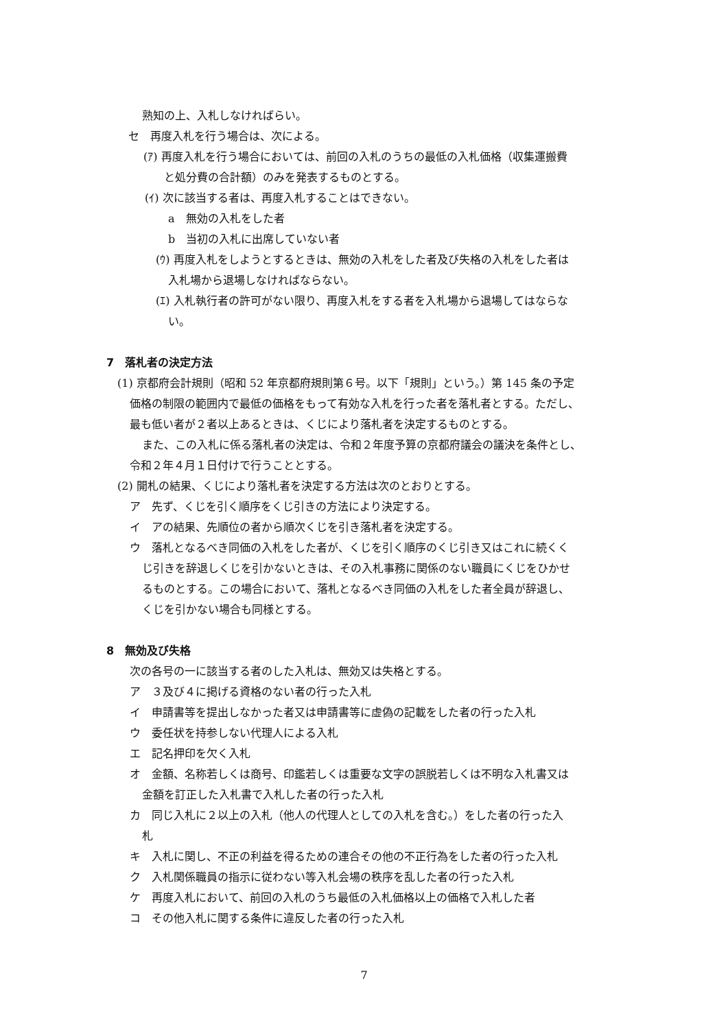熟知の上、入札しなければらい。
セ　再度入札を行う場合は、次による。
(ｱ) 再度入札を行う場合においては、前回の入札のうちの最低の入札価格（収集運搬費
と処分費の合計額）のみを発表するものとする。
(ｲ) 次に該当する者は、再度入札することはできない。
a　無効の入札をした者
b　当初の入札に出席していない者
(ｳ) 再度入札をしようとするときは、無効の入札をした者及び失格の入札をした者は
入札場から退場しなければならない。
(ｴ) 入札執行者の許可がない限り、再度入札をする者を入札場から退場してはならな
い。
7　落札者の決定方法
(1) 京都府会計規則（昭和 52 年京都府規則第６号。以下「規則」という。）第 145 条の予定
価格の制限の範囲内で最低の価格をもって有効な入札を行った者を落札者とする。ただし、
最も低い者が２者以上あるときは、くじにより落札者を決定するものとする。
また、この入札に係る落札者の決定は、令和２年度予算の京都府議会の議決を条件とし、
令和２年４月１日付けで行うこととする。
(2) 開札の結果、くじにより落札者を決定する方法は次のとおりとする。
ア　先ず、くじを引く順序をくじ引きの方法により決定する。
イ　アの結果、先順位の者から順次くじを引き落札者を決定する。
ウ　落札となるべき同価の入札をした者が、くじを引く順序のくじ引き又はこれに続くく
じ引きを辞退しくじを引かないときは、その入札事務に関係のない職員にくじをひかせ
るものとする。この場合において、落札となるべき同価の入札をした者全員が辞退し、
くじを引かない場合も同様とする。
8　無効及び失格
次の各号の一に該当する者のした入札は、無効又は失格とする。
ア　３及び４に掲げる資格のない者の行った入札
イ　申請書等を提出しなかった者又は申請書等に虚偽の記載をした者の行った入札
ウ　委任状を持参しない代理人による入札
エ　記名押印を欠く入札
オ　金額、名称若しくは商号、印鑑若しくは重要な文字の誤脱若しくは不明な入札書又は
金額を訂正した入札書で入札した者の行った入札
カ　同じ入札に２以上の入札（他人の代理人としての入札を含む。）をした者の行った入
札
キ　入札に関し、不正の利益を得るための連合その他の不正行為をした者の行った入札
ク　入札関係職員の指示に従わない等入札会場の秩序を乱した者の行った入札
ケ　再度入札において、前回の入札のうち最低の入札価格以上の価格で入札した者
コ　その他入札に関する条件に違反した者の行った入札
7